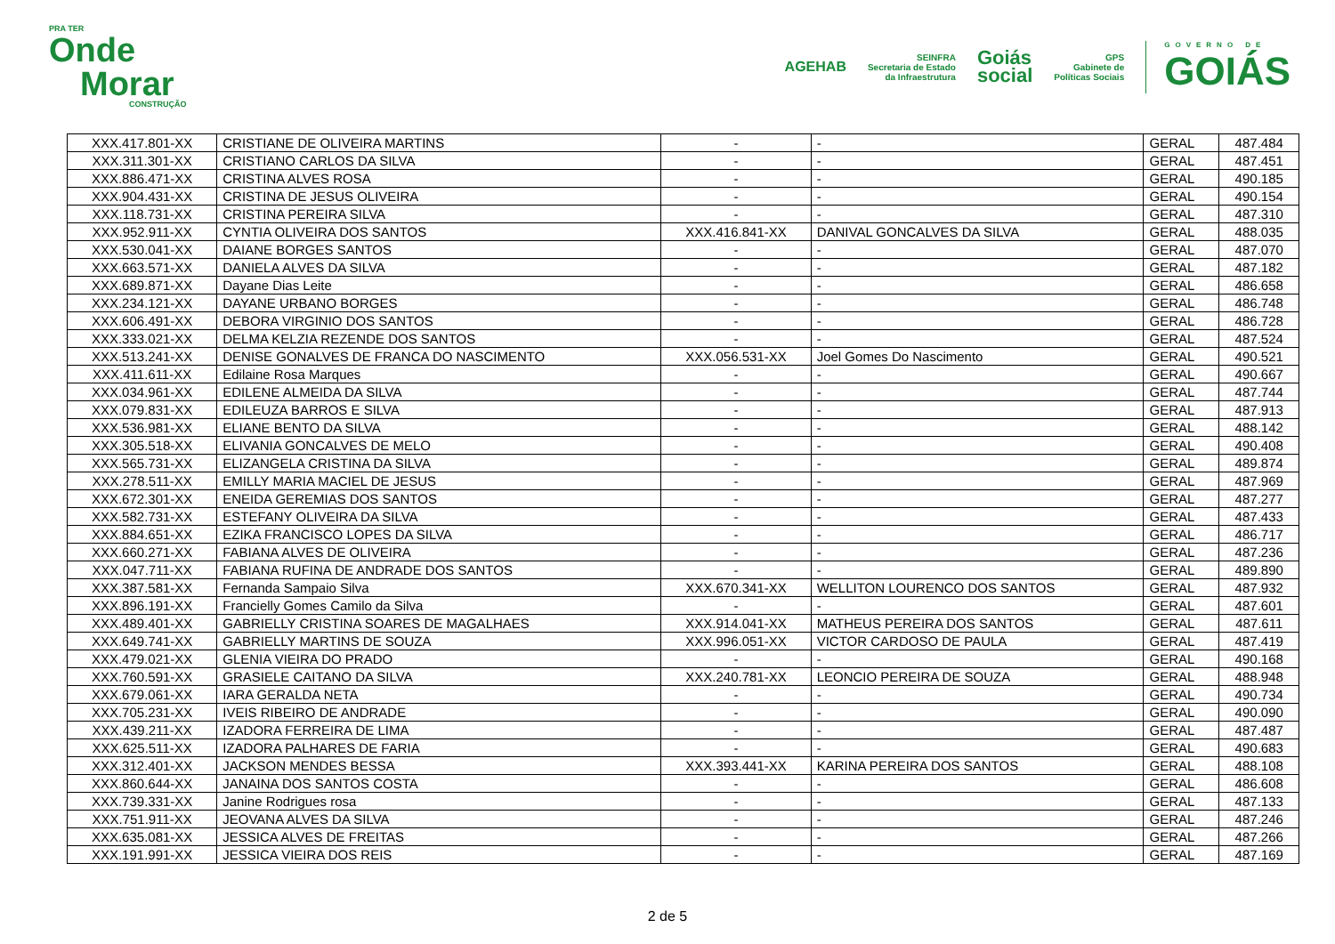PRA TER
Onde
Morar
CONSTRUÇÃO
AGEHAB
SEINFRA
Secretaria de Estado
da Infraestrutura
Goiás
social
GPS
Gabinete de
Políticas Sociais
GOVERNO DE
GOIÁS
| XXX.417.801-XX | CRISTIANE DE OLIVEIRA MARTINS | - | - | GERAL | 487.484 |
| XXX.311.301-XX | CRISTIANO CARLOS DA SILVA | - | - | GERAL | 487.451 |
| XXX.886.471-XX | CRISTINA ALVES ROSA | - | - | GERAL | 490.185 |
| XXX.904.431-XX | CRISTINA DE JESUS OLIVEIRA | - | - | GERAL | 490.154 |
| XXX.118.731-XX | CRISTINA PEREIRA SILVA | - | - | GERAL | 487.310 |
| XXX.952.911-XX | CYNTIA OLIVEIRA DOS SANTOS | XXX.416.841-XX | DANIVAL GONCALVES DA SILVA | GERAL | 488.035 |
| XXX.530.041-XX | DAIANE BORGES SANTOS | - | - | GERAL | 487.070 |
| XXX.663.571-XX | DANIELA ALVES DA SILVA | - | - | GERAL | 487.182 |
| XXX.689.871-XX | Dayane Dias Leite | - | - | GERAL | 486.658 |
| XXX.234.121-XX | DAYANE URBANO BORGES | - | - | GERAL | 486.748 |
| XXX.606.491-XX | DEBORA VIRGINIO DOS SANTOS | - | - | GERAL | 486.728 |
| XXX.333.021-XX | DELMA KELZIA REZENDE DOS SANTOS | - | - | GERAL | 487.524 |
| XXX.513.241-XX | DENISE GONALVES DE FRANCA DO NASCIMENTO | XXX.056.531-XX | Joel Gomes Do Nascimento | GERAL | 490.521 |
| XXX.411.611-XX | Edilaine Rosa Marques | - | - | GERAL | 490.667 |
| XXX.034.961-XX | EDILENE ALMEIDA DA SILVA | - | - | GERAL | 487.744 |
| XXX.079.831-XX | EDILEUZA BARROS E SILVA | - | - | GERAL | 487.913 |
| XXX.536.981-XX | ELIANE BENTO DA SILVA | - | - | GERAL | 488.142 |
| XXX.305.518-XX | ELIVANIA GONCALVES DE MELO | - | - | GERAL | 490.408 |
| XXX.565.731-XX | ELIZANGELA CRISTINA DA SILVA | - | - | GERAL | 489.874 |
| XXX.278.511-XX | EMILLY MARIA MACIEL DE JESUS | - | - | GERAL | 487.969 |
| XXX.672.301-XX | ENEIDA GEREMIAS DOS SANTOS | - | - | GERAL | 487.277 |
| XXX.582.731-XX | ESTEFANY OLIVEIRA DA SILVA | - | - | GERAL | 487.433 |
| XXX.884.651-XX | EZIKA FRANCISCO LOPES DA SILVA | - | - | GERAL | 486.717 |
| XXX.660.271-XX | FABIANA ALVES DE OLIVEIRA | - | - | GERAL | 487.236 |
| XXX.047.711-XX | FABIANA RUFINA DE ANDRADE DOS SANTOS | - | - | GERAL | 489.890 |
| XXX.387.581-XX | Fernanda Sampaio Silva | XXX.670.341-XX | WELLITON LOURENCO DOS SANTOS | GERAL | 487.932 |
| XXX.896.191-XX | Francielly Gomes Camilo da Silva | - | - | GERAL | 487.601 |
| XXX.489.401-XX | GABRIELLY CRISTINA SOARES DE MAGALHAES | XXX.914.041-XX | MATHEUS PEREIRA DOS SANTOS | GERAL | 487.611 |
| XXX.649.741-XX | GABRIELLY MARTINS DE SOUZA | XXX.996.051-XX | VICTOR CARDOSO DE PAULA | GERAL | 487.419 |
| XXX.479.021-XX | GLENIA VIEIRA DO PRADO | - | - | GERAL | 490.168 |
| XXX.760.591-XX | GRASIELE CAITANO DA SILVA | XXX.240.781-XX | LEONCIO PEREIRA DE SOUZA | GERAL | 488.948 |
| XXX.679.061-XX | IARA GERALDA NETA | - | - | GERAL | 490.734 |
| XXX.705.231-XX | IVEIS RIBEIRO DE ANDRADE | - | - | GERAL | 490.090 |
| XXX.439.211-XX | IZADORA FERREIRA DE LIMA | - | - | GERAL | 487.487 |
| XXX.625.511-XX | IZADORA PALHARES DE FARIA | - | - | GERAL | 490.683 |
| XXX.312.401-XX | JACKSON MENDES BESSA | XXX.393.441-XX | KARINA PEREIRA DOS SANTOS | GERAL | 488.108 |
| XXX.860.644-XX | JANAINA DOS SANTOS COSTA | - | - | GERAL | 486.608 |
| XXX.739.331-XX | Janine Rodrigues rosa | - | - | GERAL | 487.133 |
| XXX.751.911-XX | JEOVANA ALVES DA SILVA | - | - | GERAL | 487.246 |
| XXX.635.081-XX | JESSICA ALVES DE FREITAS | - | - | GERAL | 487.266 |
| XXX.191.991-XX | JESSICA VIEIRA DOS REIS | - | - | GERAL | 487.169 |
2 de 5